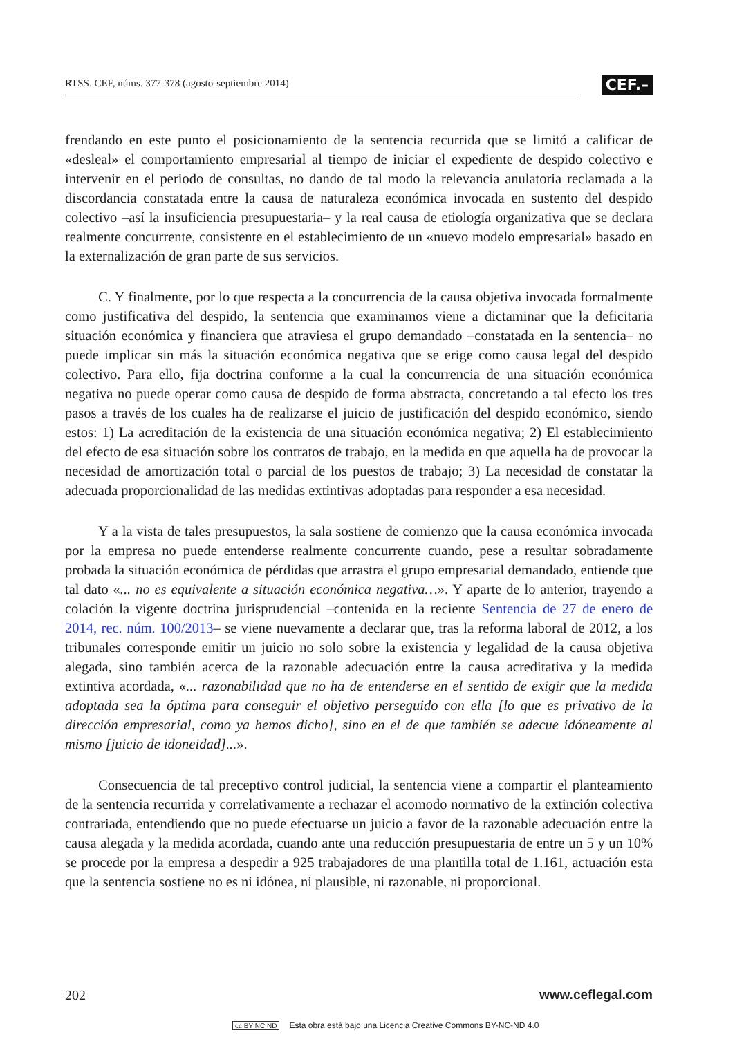RTSS. CEF, núms. 377-378 (agosto-septiembre 2014)
CEF.–
frendando en este punto el posicionamiento de la sentencia recurrida que se limitó a calificar de «desleal» el comportamiento empresarial al tiempo de iniciar el expediente de despido colectivo e intervenir en el periodo de consultas, no dando de tal modo la relevancia anulatoria reclamada a la discordancia constatada entre la causa de naturaleza económica invocada en sustento del despido colectivo –así la insuficiencia presupuestaria– y la real causa de etiología organizativa que se declara realmente concurrente, consistente en el establecimiento de un «nuevo modelo empresarial» basado en la externalización de gran parte de sus servicios.
C. Y finalmente, por lo que respecta a la concurrencia de la causa objetiva invocada formalmente como justificativa del despido, la sentencia que examinamos viene a dictaminar que la deficitaria situación económica y financiera que atraviesa el grupo demandado –constatada en la sentencia– no puede implicar sin más la situación económica negativa que se erige como causa legal del despido colectivo. Para ello, fija doctrina conforme a la cual la concurrencia de una situación económica negativa no puede operar como causa de despido de forma abstracta, concretando a tal efecto los tres pasos a través de los cuales ha de realizarse el juicio de justificación del despido económico, siendo estos: 1) La acreditación de la existencia de una situación económica negativa; 2) El establecimiento del efecto de esa situación sobre los contratos de trabajo, en la medida en que aquella ha de provocar la necesidad de amortización total o parcial de los puestos de trabajo; 3) La necesidad de constatar la adecuada proporcionalidad de las medidas extintivas adoptadas para responder a esa necesidad.
Y a la vista de tales presupuestos, la sala sostiene de comienzo que la causa económica invocada por la empresa no puede entenderse realmente concurrente cuando, pese a resultar sobradamente probada la situación económica de pérdidas que arrastra el grupo empresarial demandado, entiende que tal dato «... no es equivalente a situación económica negativa…». Y aparte de lo anterior, trayendo a colación la vigente doctrina jurisprudencial –contenida en la reciente Sentencia de 27 de enero de 2014, rec. núm. 100/2013– se viene nuevamente a declarar que, tras la reforma laboral de 2012, a los tribunales corresponde emitir un juicio no solo sobre la existencia y legalidad de la causa objetiva alegada, sino también acerca de la razonable adecuación entre la causa acreditativa y la medida extintiva acordada, «... razonabilidad que no ha de entenderse en el sentido de exigir que la medida adoptada sea la óptima para conseguir el objetivo perseguido con ella [lo que es privativo de la dirección empresarial, como ya hemos dicho], sino en el de que también se adecue idóneamente al mismo [juicio de idoneidad]...».
Consecuencia de tal preceptivo control judicial, la sentencia viene a compartir el planteamiento de la sentencia recurrida y correlativamente a rechazar el acomodo normativo de la extinción colectiva contrariada, entendiendo que no puede efectuarse un juicio a favor de la razonable adecuación entre la causa alegada y la medida acordada, cuando ante una reducción presupuestaria de entre un 5 y un 10% se procede por la empresa a despedir a 925 trabajadores de una plantilla total de 1.161, actuación esta que la sentencia sostiene no es ni idónea, ni plausible, ni razonable, ni proporcional.
202 www.ceflegal.com
cc BY NC ND Esta obra está bajo una Licencia Creative Commons BY-NC-ND 4.0